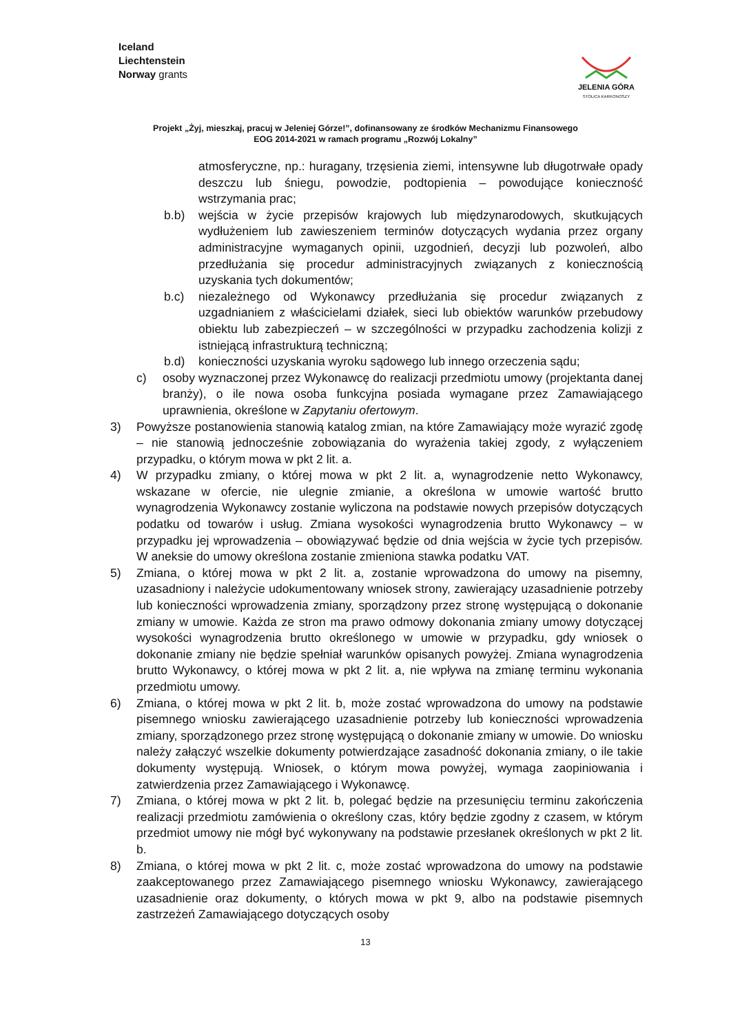Iceland
Liechtenstein
Norway grants
JELENIA GÓRA
STOLICA KARKONOSZY
Projekt „Żyj, mieszkaj, pracuj w Jeleniej Górze!”, dofinansowany ze środków Mechanizmu Finansowego
EOG 2014-2021 w ramach programu „Rozwój Lokalny”
atmosferyczne, np.: huragany, trzęsienia ziemi, intensywne lub długotrwałe opady deszczu lub śniegu, powodzie, podtopienia – powodujące konieczność wstrzymania prac;
b.b) wejścia w życie przepisów krajowych lub międzynarodowych, skutkujących wydłużeniem lub zawieszeniem terminów dotyczących wydania przez organy administracyjne wymaganych opinii, uzgodnień, decyzji lub pozwoleń, albo przedłużania się procedur administracyjnych związanych z koniecznością uzyskania tych dokumentów;
b.c) niezależnego od Wykonawcy przedłużania się procedur związanych z uzgadnianiem z właścicielami działek, sieci lub obiektów warunków przebudowy obiektu lub zabezpieczeń – w szczególności w przypadku zachodzenia kolizji z istniejącą infrastrukturą techniczną;
b.d) konieczności uzyskania wyroku sądowego lub innego orzeczenia sądu;
c) osoby wyznaczonej przez Wykonawcę do realizacji przedmiotu umowy (projektanta danej branży), o ile nowa osoba funkcyjna posiada wymagane przez Zamawiającego uprawnienia, określone w Zapytaniu ofertowym.
3) Powyższe postanowienia stanowią katalog zmian, na które Zamawiający może wyrazić zgodę – nie stanowią jednocześnie zobowiązania do wyrażenia takiej zgody, z wyłączeniem przypadku, o którym mowa w pkt 2 lit. a.
4) W przypadku zmiany, o której mowa w pkt 2 lit. a, wynagrodzenie netto Wykonawcy, wskazane w ofercie, nie ulegnie zmianie, a określona w umowie wartość brutto wynagrodzenia Wykonawcy zostanie wyliczona na podstawie nowych przepisów dotyczących podatku od towarów i usług. Zmiana wysokości wynagrodzenia brutto Wykonawcy – w przypadku jej wprowadzenia – obowiązywać będzie od dnia wejścia w życie tych przepisów. W aneksie do umowy określona zostanie zmieniona stawka podatku VAT.
5) Zmiana, o której mowa w pkt 2 lit. a, zostanie wprowadzona do umowy na pisemny, uzasadniony i należycie udokumentowany wniosek strony, zawierający uzasadnienie potrzeby lub konieczności wprowadzenia zmiany, sporządzony przez stronę występującą o dokonanie zmiany w umowie. Każda ze stron ma prawo odmowy dokonania zmiany umowy dotyczącej wysokości wynagrodzenia brutto określonego w umowie w przypadku, gdy wniosek o dokonanie zmiany nie będzie spełniał warunków opisanych powyżej. Zmiana wynagrodzenia brutto Wykonawcy, o której mowa w pkt 2 lit. a, nie wpływa na zmianę terminu wykonania przedmiotu umowy.
6) Zmiana, o której mowa w pkt 2 lit. b, może zostać wprowadzona do umowy na podstawie pisemnego wniosku zawierającego uzasadnienie potrzeby lub konieczności wprowadzenia zmiany, sporządzonego przez stronę występującą o dokonanie zmiany w umowie. Do wniosku należy załączyć wszelkie dokumenty potwierdzające zasadność dokonania zmiany, o ile takie dokumenty występują. Wniosek, o którym mowa powyżej, wymaga zaopiniowania i zatwierdzenia przez Zamawiającego i Wykonawcę.
7) Zmiana, o której mowa w pkt 2 lit. b, polegać będzie na przesunięciu terminu zakończenia realizacji przedmiotu zamówienia o określony czas, który będzie zgodny z czasem, w którym przedmiot umowy nie mógł być wykonywany na podstawie przesłanek określonych w pkt 2 lit. b.
8) Zmiana, o której mowa w pkt 2 lit. c, może zostać wprowadzona do umowy na podstawie zaakceptowanego przez Zamawiającego pisemnego wniosku Wykonawcy, zawierającego uzasadnienie oraz dokumenty, o których mowa w pkt 9, albo na podstawie pisemnych zastrzeżeń Zamawiającego dotyczących osoby
13